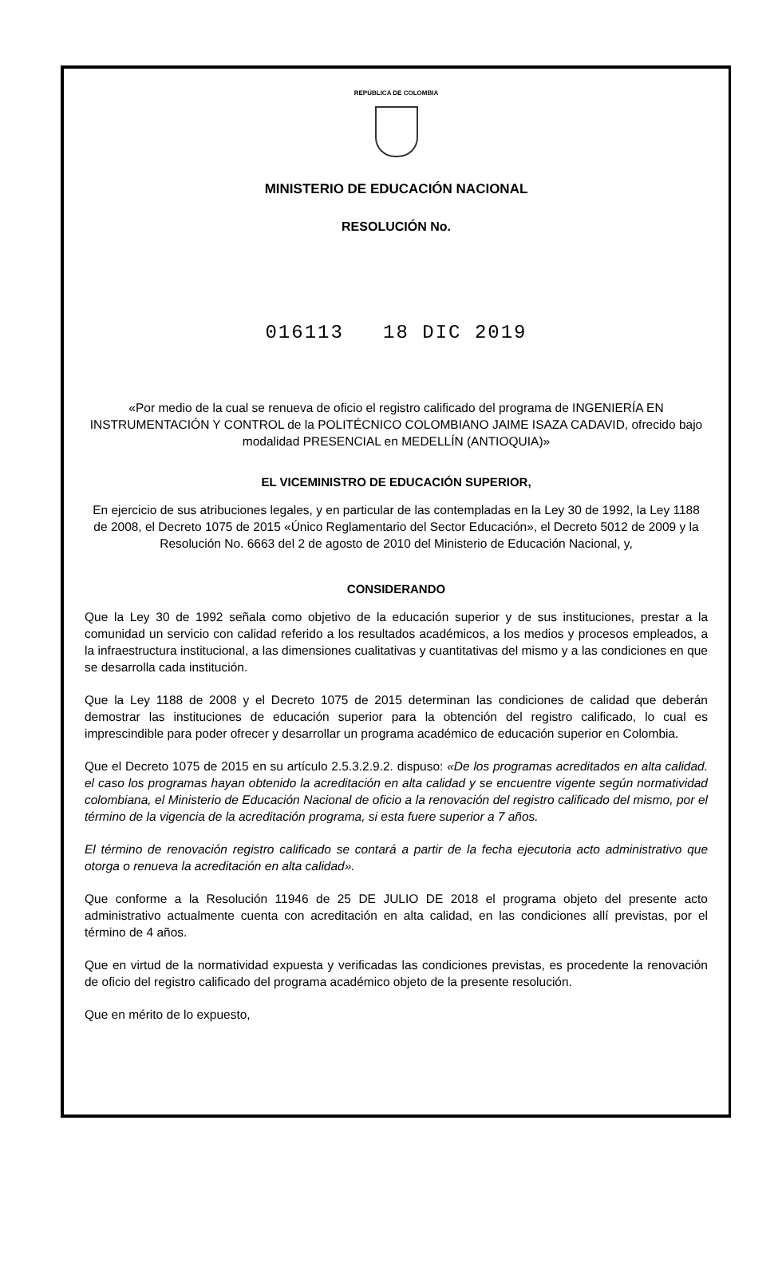REPÚBLICA DE COLOMBIA
MINISTERIO DE EDUCACIÓN NACIONAL
RESOLUCIÓN No.
016113 18 DIC 2019
«Por medio de la cual se renueva de oficio el registro calificado del programa de INGENIERÍA EN INSTRUMENTACIÓN Y CONTROL de la POLITÉCNICO COLOMBIANO JAIME ISAZA CADAVID, ofrecido bajo modalidad PRESENCIAL en MEDELLÍN (ANTIOQUIA)»
EL VICEMINISTRO DE EDUCACIÓN SUPERIOR,
En ejercicio de sus atribuciones legales, y en particular de las contempladas en la Ley 30 de 1992, la Ley 1188 de 2008, el Decreto 1075 de 2015 «Único Reglamentario del Sector Educación», el Decreto 5012 de 2009 y la Resolución No. 6663 del 2 de agosto de 2010 del Ministerio de Educación Nacional, y,
CONSIDERANDO
Que la Ley 30 de 1992 señala como objetivo de la educación superior y de sus instituciones, prestar a la comunidad un servicio con calidad referido a los resultados académicos, a los medios y procesos empleados, a la infraestructura institucional, a las dimensiones cualitativas y cuantitativas del mismo y a las condiciones en que se desarrolla cada institución.
Que la Ley 1188 de 2008 y el Decreto 1075 de 2015 determinan las condiciones de calidad que deberán demostrar las instituciones de educación superior para la obtención del registro calificado, lo cual es imprescindible para poder ofrecer y desarrollar un programa académico de educación superior en Colombia.
Que el Decreto 1075 de 2015 en su artículo 2.5.3.2.9.2. dispuso: «De los programas acreditados en alta calidad. el caso los programas hayan obtenido la acreditación en alta calidad y se encuentre vigente según normatividad colombiana, el Ministerio de Educación Nacional de oficio a la renovación del registro calificado del mismo, por el término de la vigencia de la acreditación programa, si esta fuere superior a 7 años.
El término de renovación registro calificado se contará a partir de la fecha ejecutoria acto administrativo que otorga o renueva la acreditación en alta calidad».
Que conforme a la Resolución 11946 de 25 DE JULIO DE 2018 el programa objeto del presente acto administrativo actualmente cuenta con acreditación en alta calidad, en las condiciones allí previstas, por el término de 4 años.
Que en virtud de la normatividad expuesta y verificadas las condiciones previstas, es procedente la renovación de oficio del registro calificado del programa académico objeto de la presente resolución.
Que en mérito de lo expuesto,